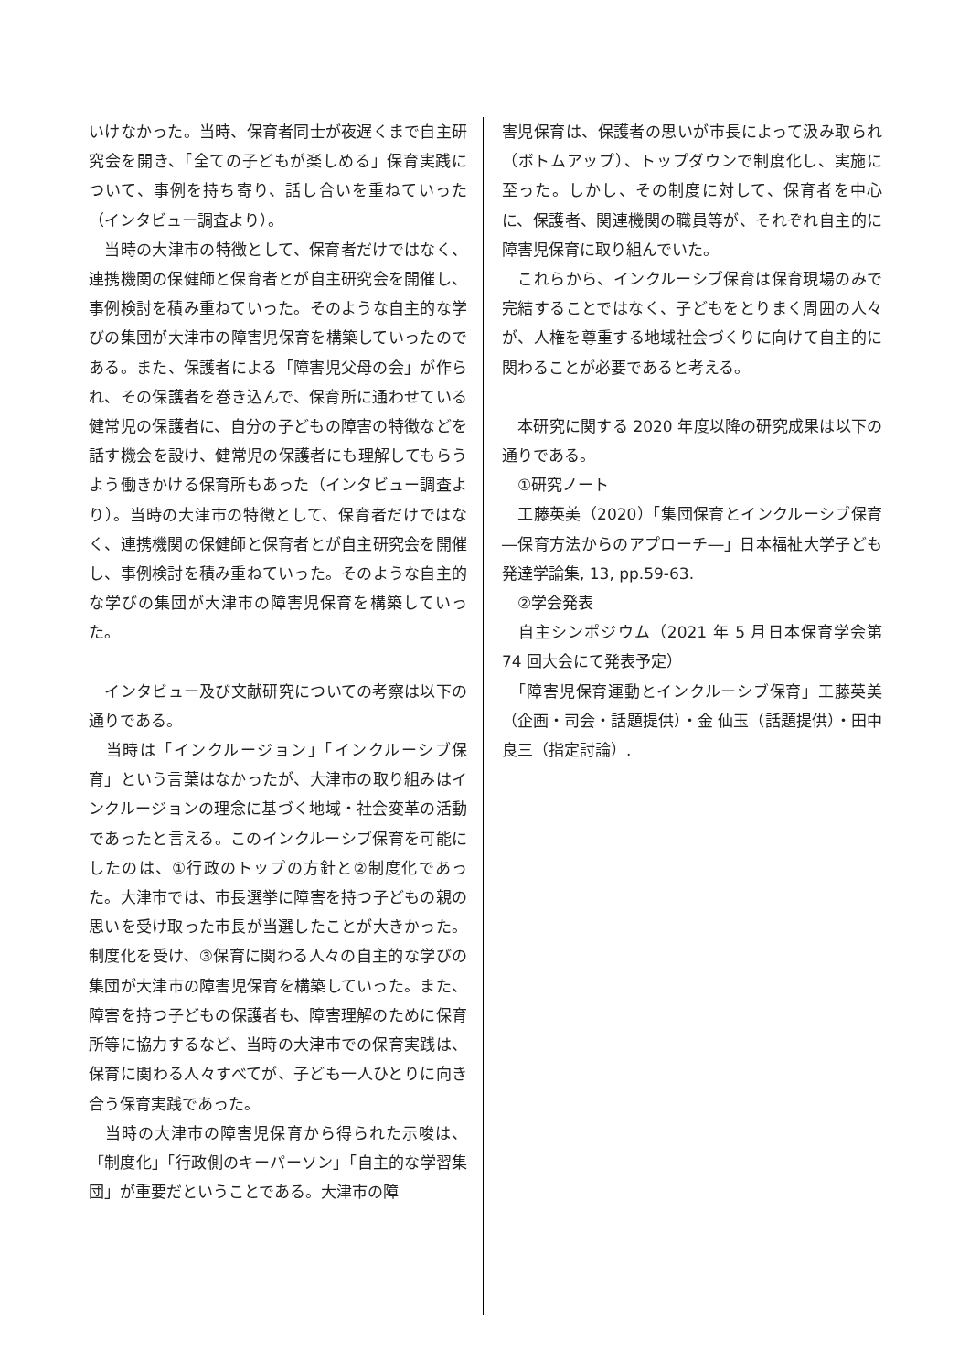いけなかった。当時、保育者同士が夜遅くまで自主研究会を開き、「全ての子どもが楽しめる」保育実践について、事例を持ち寄り、話し合いを重ねていった（インタビュー調査より）。
　当時の大津市の特徴として、保育者だけではなく、連携機関の保健師と保育者とが自主研究会を開催し、事例検討を積み重ねていった。そのような自主的な学びの集団が大津市の障害児保育を構築していったのである。また、保護者による「障害児父母の会」が作られ、その保護者を巻き込んで、保育所に通わせている健常児の保護者に、自分の子どもの障害の特徴などを話す機会を設け、健常児の保護者にも理解してもらうよう働きかける保育所もあった（インタビュー調査より）。当時の大津市の特徴として、保育者だけではなく、連携機関の保健師と保育者とが自主研究会を開催し、事例検討を積み重ねていった。そのような自主的な学びの集団が大津市の障害児保育を構築していった。
　インタビュー及び文献研究についての考察は以下の通りである。
　当時は「インクルージョン」「インクルーシブ保育」という言葉はなかったが、大津市の取り組みはインクルージョンの理念に基づく地域・社会変革の活動であったと言える。このインクルーシブ保育を可能にしたのは、①行政のトップの方針と②制度化であった。大津市では、市長選挙に障害を持つ子どもの親の思いを受け取った市長が当選したことが大きかった。制度化を受け、③保育に関わる人々の自主的な学びの集団が大津市の障害児保育を構築していった。また、障害を持つ子どもの保護者も、障害理解のために保育所等に協力するなど、当時の大津市での保育実践は、保育に関わる人々すべてが、子ども一人ひとりに向き合う保育実践であった。
　当時の大津市の障害児保育から得られた示唆は、「制度化」「行政側のキーパーソン」「自主的な学習集団」が重要だということである。大津市の障
害児保育は、保護者の思いが市長によって汲み取られ（ボトムアップ）、トップダウンで制度化し、実施に至った。しかし、その制度に対して、保育者を中心に、保護者、関連機関の職員等が、それぞれ自主的に障害児保育に取り組んでいた。
　これらから、インクルーシブ保育は保育現場のみで完結することではなく、子どもをとりまく周囲の人々が、人権を尊重する地域社会づくりに向けて自主的に関わることが必要であると考える。
　本研究に関する 2020 年度以降の研究成果は以下の通りである。
　①研究ノート
　工藤英美（2020）「集団保育とインクルーシブ保育―保育方法からのアプローチ―」日本福祉大学子ども発達学論集, 13, pp.59-63.
　②学会発表
　自主シンポジウム（2021 年 5 月日本保育学会第 74 回大会にて発表予定）
　「障害児保育運動とインクルーシブ保育」工藤英美（企画・司会・話題提供）・金 仙玉（話題提供）・田中良三（指定討論）.